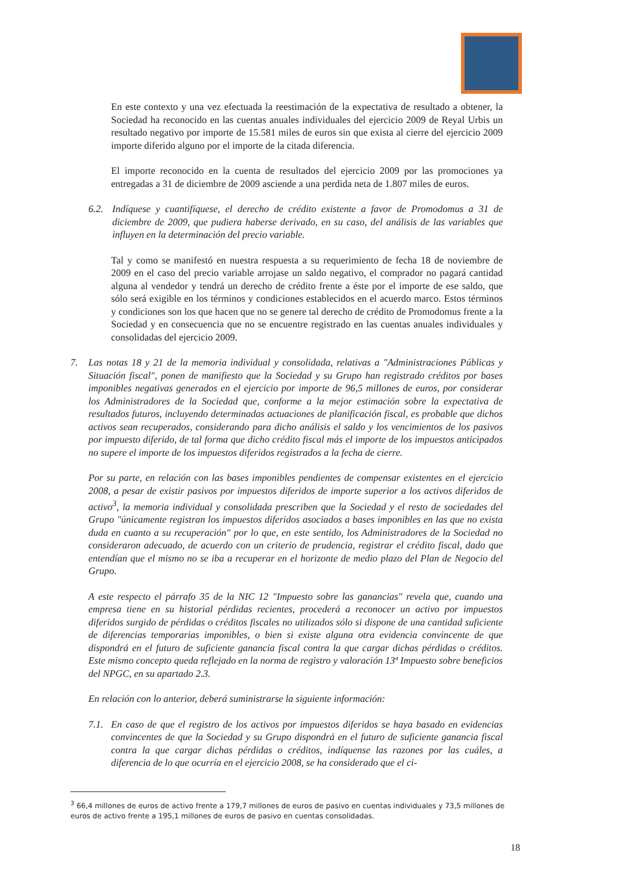En este contexto y una vez efectuada la reestimación de la expectativa de resultado a obtener, la Sociedad ha reconocido en las cuentas anuales individuales del ejercicio 2009 de Reyal Urbis un resultado negativo por importe de 15.581 miles de euros sin que exista al cierre del ejercicio 2009 importe diferido alguno por el importe de la citada diferencia.
El importe reconocido en la cuenta de resultados del ejercicio 2009 por las promociones ya entregadas a 31 de diciembre de 2009 asciende a una perdida neta de 1.807 miles de euros.
6.2. Indíquese y cuantifíquese, el derecho de crédito existente a favor de Promodomus a 31 de diciembre de 2009, que pudiera haberse derivado, en su caso, del análisis de las variables que influyen en la determinación del precio variable.
Tal y como se manifestó en nuestra respuesta a su requerimiento de fecha 18 de noviembre de 2009 en el caso del precio variable arrojase un saldo negativo, el comprador no pagará cantidad alguna al vendedor y tendrá un derecho de crédito frente a éste por el importe de ese saldo, que sólo será exigible en los términos y condiciones establecidos en el acuerdo marco. Estos términos y condiciones son los que hacen que no se genere tal derecho de crédito de Promodomus frente a la Sociedad y en consecuencia que no se encuentre registrado en las cuentas anuales individuales y consolidadas del ejercicio 2009.
7. Las notas 18 y 21 de la memoria individual y consolidada, relativas a "Administraciones Públicas y Situación fiscal", ponen de manifiesto que la Sociedad y su Grupo han registrado créditos por bases imponibles negativas generados en el ejercicio por importe de 96,5 millones de euros, por considerar los Administradores de la Sociedad que, conforme a la mejor estimación sobre la expectativa de resultados futuros, incluyendo determinadas actuaciones de planificación fiscal, es probable que dichos activos sean recuperados, considerando para dicho análisis el saldo y los vencimientos de los pasivos por impuesto diferido, de tal forma que dicho crédito fiscal más el importe de los impuestos anticipados no supere el importe de los impuestos diferidos registrados a la fecha de cierre.
Por su parte, en relación con las bases imponibles pendientes de compensar existentes en el ejercicio 2008, a pesar de existir pasivos por impuestos diferidos de importe superior a los activos diferidos de activo<sup>3</sup>, la memoria individual y consolidada prescriben que la Sociedad y el resto de sociedades del Grupo "únicamente registran los impuestos diferidos asociados a bases imponibles en las que no exista duda en cuanto a su recuperación" por lo que, en este sentido, los Administradores de la Sociedad no consideraron adecuado, de acuerdo con un criterio de prudencia, registrar el crédito fiscal, dado que entendían que el mismo no se iba a recuperar en el horizonte de medio plazo del Plan de Negocio del Grupo.
A este respecto el párrafo 35 de la NIC 12 "Impuesto sobre las ganancias" revela que, cuando una empresa tiene en su historial pérdidas recientes, procederá a reconocer un activo por impuestos diferidos surgido de pérdidas o créditos fiscales no utilizados sólo si dispone de una cantidad suficiente de diferencias temporarias imponibles, o bien si existe alguna otra evidencia convincente de que dispondrá en el futuro de suficiente ganancia fiscal contra la que cargar dichas pérdidas o créditos. Este mismo concepto queda reflejado en la norma de registro y valoración 13ª Impuesto sobre beneficios del NPGC, en su apartado 2.3.
En relación con lo anterior, deberá suministrarse la siguiente información:
7.1.
En caso de que el registro de los activos por impuestos diferidos se haya basado en evidencias convincentes de que la Sociedad y su Grupo dispondrá en el futuro de suficiente ganancia fiscal contra la que cargar dichas pérdidas o créditos, indíquense las razones por las cuáles, a diferencia de lo que ocurría en el ejercicio 2008, se ha considerado que el ci-
<sup>3</sup> 66,4 millones de euros de activo frente a 179,7 millones de euros de pasivo en cuentas individuales y 73,5 millones de euros de activo frente a 195,1 millones de euros de pasivo en cuentas consolidadas.
18